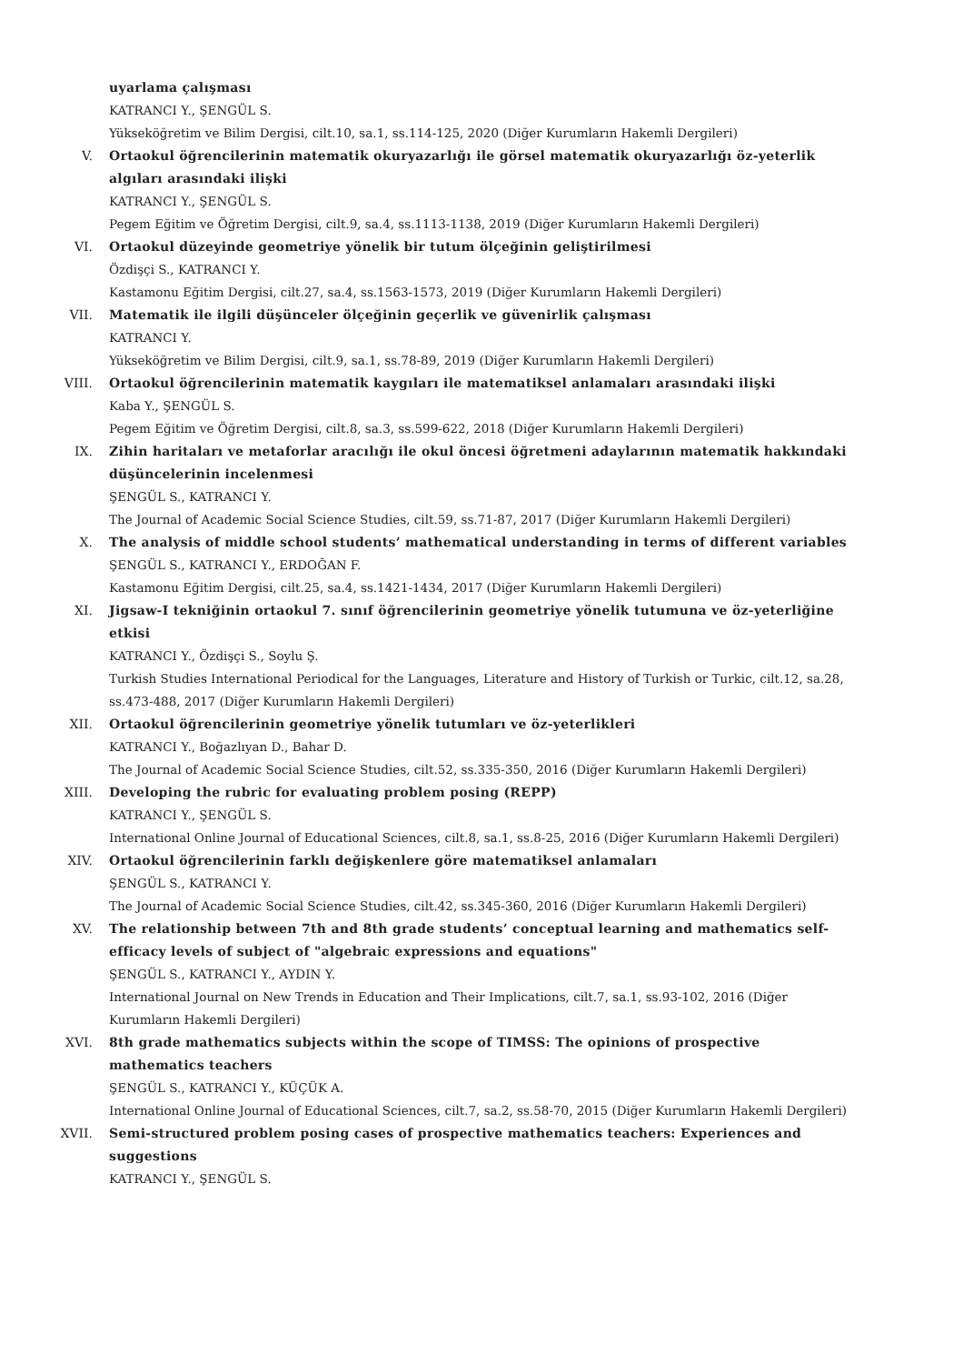uyarlama çalışması
KATRANCI Y., ŞENGÜL S.
Yükseköğretim ve Bilim Dergisi, cilt.10, sa.1, ss.114-125, 2020 (Diğer Kurumların Hakemli Dergileri)
V. Ortaokul öğrencilerinin matematik okuryazarlığı ile görsel matematik okuryazarlığı öz-yeterlik algıları arasındaki ilişki
KATRANCI Y., ŞENGÜL S.
Pegem Eğitim ve Öğretim Dergisi, cilt.9, sa.4, ss.1113-1138, 2019 (Diğer Kurumların Hakemli Dergileri)
VI. Ortaokul düzeyinde geometriye yönelik bir tutum ölçeğinin geliştirilmesi
Özdişçi S., KATRANCI Y.
Kastamonu Eğitim Dergisi, cilt.27, sa.4, ss.1563-1573, 2019 (Diğer Kurumların Hakemli Dergileri)
VII. Matematik ile ilgili düşünceler ölçeğinin geçerlik ve güvenirlik çalışması
KATRANCI Y.
Yükseköğretim ve Bilim Dergisi, cilt.9, sa.1, ss.78-89, 2019 (Diğer Kurumların Hakemli Dergileri)
VIII. Ortaokul öğrencilerinin matematik kaygıları ile matematiksel anlamaları arasındaki ilişki
Kaba Y., ŞENGÜL S.
Pegem Eğitim ve Öğretim Dergisi, cilt.8, sa.3, ss.599-622, 2018 (Diğer Kurumların Hakemli Dergileri)
IX. Zihin haritaları ve metaforlar aracılığı ile okul öncesi öğretmeni adaylarının matematik hakkındaki düşüncelerinin incelenmesi
ŞENGÜL S., KATRANCI Y.
The Journal of Academic Social Science Studies, cilt.59, ss.71-87, 2017 (Diğer Kurumların Hakemli Dergileri)
X. The analysis of middle school students’ mathematical understanding in terms of different variables
ŞENGÜL S., KATRANCI Y., ERDOĞAN F.
Kastamonu Eğitim Dergisi, cilt.25, sa.4, ss.1421-1434, 2017 (Diğer Kurumların Hakemli Dergileri)
XI. Jigsaw-I tekniğinin ortaokul 7. sınıf öğrencilerinin geometriye yönelik tutumuna ve öz-yeterliğine etkisi
KATRANCI Y., Özdişçi S., Soylu Ş.
Turkish Studies International Periodical for the Languages, Literature and History of Turkish or Turkic, cilt.12, sa.28, ss.473-488, 2017 (Diğer Kurumların Hakemli Dergileri)
XII. Ortaokul öğrencilerinin geometriye yönelik tutumları ve öz-yeterlikleri
KATRANCI Y., Boğazlıyan D., Bahar D.
The Journal of Academic Social Science Studies, cilt.52, ss.335-350, 2016 (Diğer Kurumların Hakemli Dergileri)
XIII. Developing the rubric for evaluating problem posing (REPP)
KATRANCI Y., ŞENGÜL S.
International Online Journal of Educational Sciences, cilt.8, sa.1, ss.8-25, 2016 (Diğer Kurumların Hakemli Dergileri)
XIV. Ortaokul öğrencilerinin farklı değişkenlere göre matematiksel anlamaları
ŞENGÜL S., KATRANCI Y.
The Journal of Academic Social Science Studies, cilt.42, ss.345-360, 2016 (Diğer Kurumların Hakemli Dergileri)
XV. The relationship between 7th and 8th grade students’ conceptual learning and mathematics self-efficacy levels of subject of "algebraic expressions and equations"
ŞENGÜL S., KATRANCI Y., AYDIN Y.
International Journal on New Trends in Education and Their Implications, cilt.7, sa.1, ss.93-102, 2016 (Diğer Kurumların Hakemli Dergileri)
XVI. 8th grade mathematics subjects within the scope of TIMSS: The opinions of prospective mathematics teachers
ŞENGÜL S., KATRANCI Y., KÜÇÜK A.
International Online Journal of Educational Sciences, cilt.7, sa.2, ss.58-70, 2015 (Diğer Kurumların Hakemli Dergileri)
XVII. Semi-structured problem posing cases of prospective mathematics teachers: Experiences and suggestions
KATRANCI Y., ŞENGÜL S.